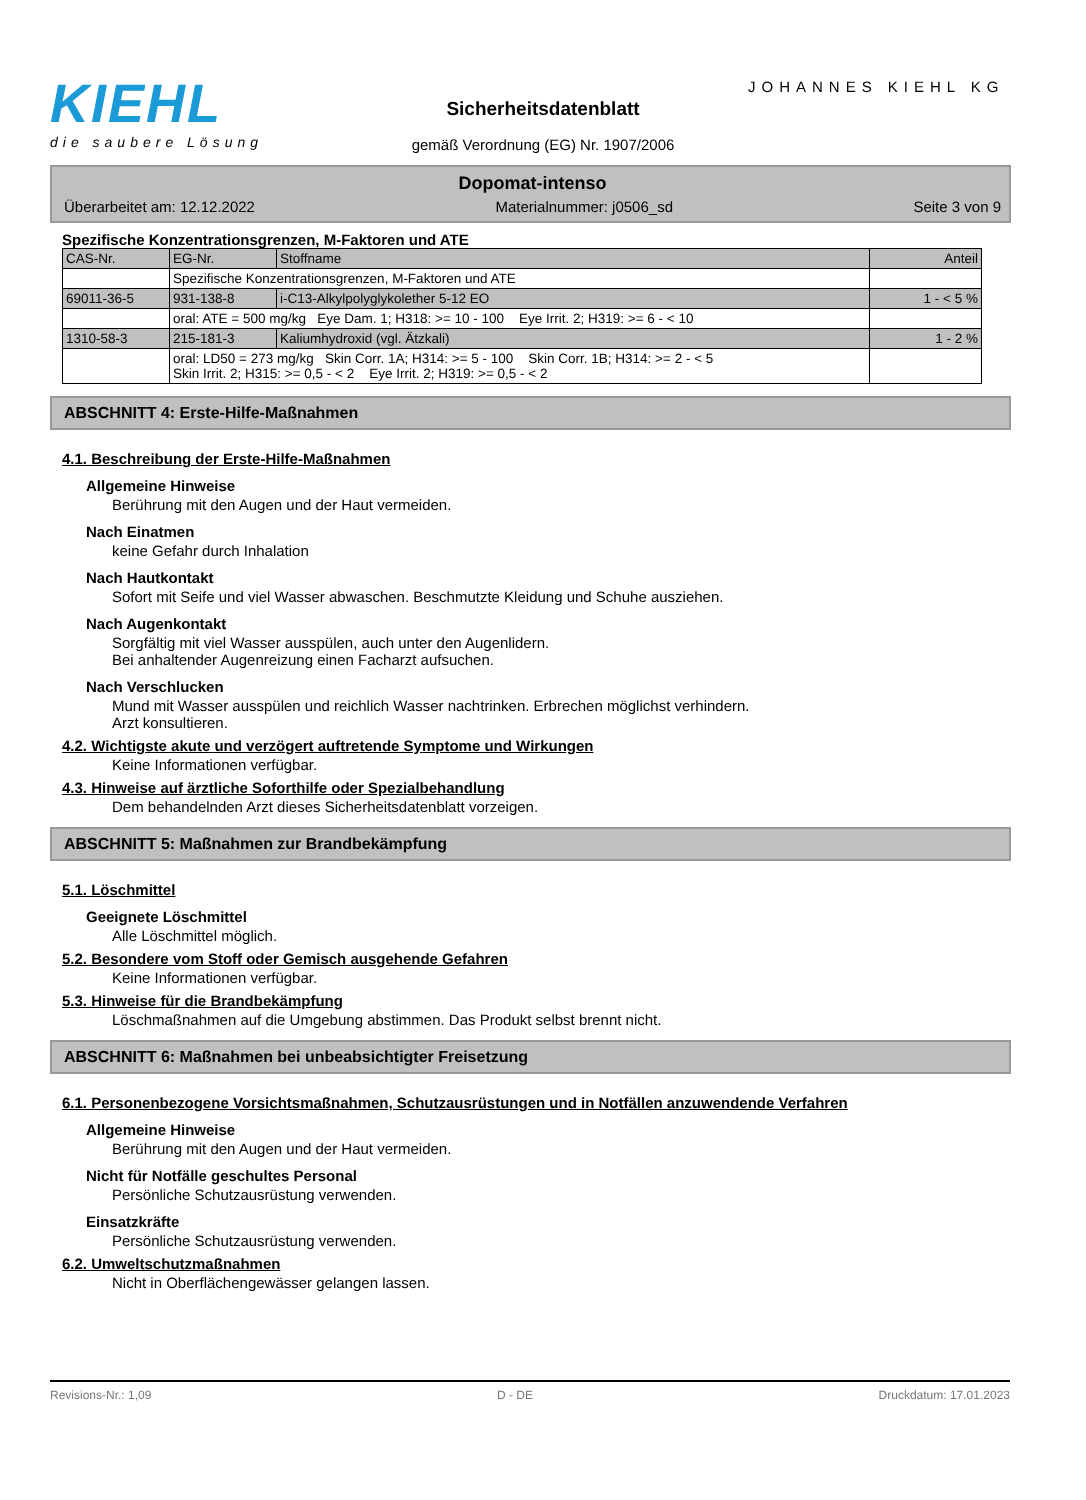KIEHL
die saubere Lösung
JOHANNES KIEHL KG
Sicherheitsdatenblatt
gemäß Verordnung (EG) Nr. 1907/2006
Dopomat-intenso
Überarbeitet am: 12.12.2022 Materialnummer: j0506_sd Seite 3 von 9
Spezifische Konzentrationsgrenzen, M-Faktoren und ATE
| CAS-Nr. | EG-Nr. | Stoffname | Anteil |
| | Spezifische Konzentrationsgrenzen, M-Faktoren und ATE | | |
| 69011-36-5 | 931-138-8 | i-C13-Alkylpolyglykolether 5-12 EO | 1 - < 5 % |
| | oral: ATE = 500 mg/kg Eye Dam. 1; H318: >= 10 - 100 Eye Irrit. 2; H319: >= 6 - < 10 | | |
| 1310-58-3 | 215-181-3 | Kaliumhydroxid (vgl. Ätzkali) | 1 - 2 % |
| | oral: LD50 = 273 mg/kg Skin Corr. 1A; H314: >= 5 - 100 Skin Corr. 1B; H314: >= 2 - < 5 Skin Irrit. 2; H315: >= 0,5 - < 2 Eye Irrit. 2; H319: >= 0,5 - < 2 | | |
ABSCHNITT 4: Erste-Hilfe-Maßnahmen
4.1. Beschreibung der Erste-Hilfe-Maßnahmen
Allgemeine Hinweise
Berührung mit den Augen und der Haut vermeiden.
Nach Einatmen
keine Gefahr durch Inhalation
Nach Hautkontakt
Sofort mit Seife und viel Wasser abwaschen. Beschmutzte Kleidung und Schuhe ausziehen.
Nach Augenkontakt
Sorgfältig mit viel Wasser ausspülen, auch unter den Augenlidern.
Bei anhaltender Augenreizung einen Facharzt aufsuchen.
Nach Verschlucken
Mund mit Wasser ausspülen und reichlich Wasser nachtrinken. Erbrechen möglichst verhindern.
Arzt konsultieren.
4.2. Wichtigste akute und verzögert auftretende Symptome und Wirkungen
Keine Informationen verfügbar.
4.3. Hinweise auf ärztliche Soforthilfe oder Spezialbehandlung
Dem behandelnden Arzt dieses Sicherheitsdatenblatt vorzeigen.
ABSCHNITT 5: Maßnahmen zur Brandbekämpfung
5.1. Löschmittel
Geeignete Löschmittel
Alle Löschmittel möglich.
5.2. Besondere vom Stoff oder Gemisch ausgehende Gefahren
Keine Informationen verfügbar.
5.3. Hinweise für die Brandbekämpfung
Löschmaßnahmen auf die Umgebung abstimmen. Das Produkt selbst brennt nicht.
ABSCHNITT 6: Maßnahmen bei unbeabsichtigter Freisetzung
6.1. Personenbezogene Vorsichtsmaßnahmen, Schutzausrüstungen und in Notfällen anzuwendende Verfahren
Allgemeine Hinweise
Berührung mit den Augen und der Haut vermeiden.
Nicht für Notfälle geschultes Personal
Persönliche Schutzausrüstung verwenden.
Einsatzkräfte
Persönliche Schutzausrüstung verwenden.
6.2. Umweltschutzmaßnahmen
Nicht in Oberflächengewässer gelangen lassen.
Revisions-Nr.: 1,09 D - DE Druckdatum: 17.01.2023